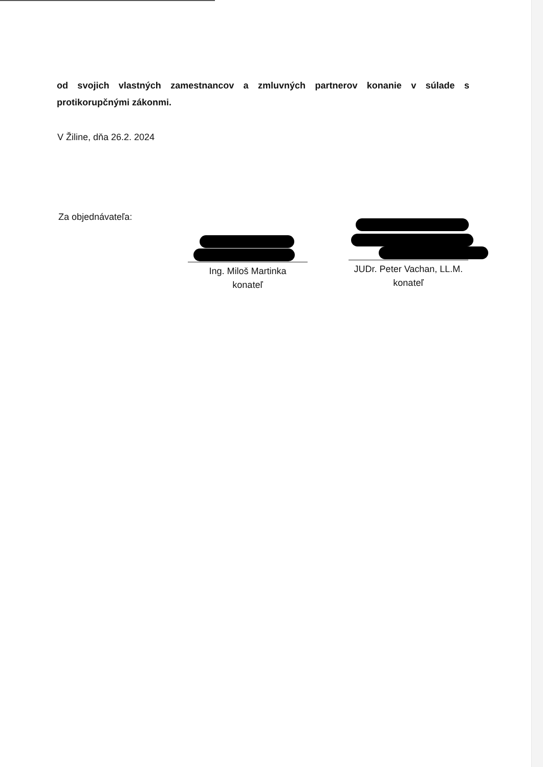od svojich vlastných zamestnancov a zmluvných partnerov konanie v súlade s protikorupčnými zákonmi.
V Žiline, dňa 26.2. 2024
Za objednávateľa:
Ing. Miloš Martinka
konateľ
JUDr. Peter Vachan, LL.M.
konateľ